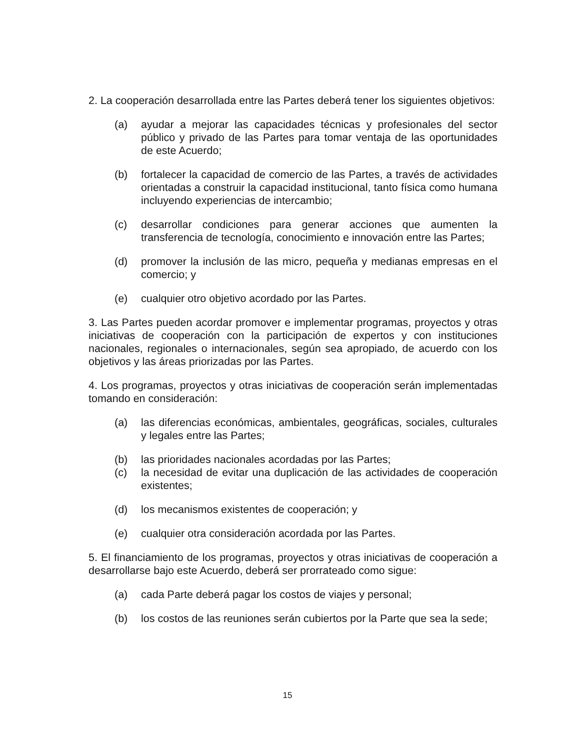2. La cooperación desarrollada entre las Partes deberá tener los siguientes objetivos:
(a) ayudar a mejorar las capacidades técnicas y profesionales del sector público y privado de las Partes para tomar ventaja de las oportunidades de este Acuerdo;
(b) fortalecer la capacidad de comercio de las Partes, a través de actividades orientadas a construir la capacidad institucional, tanto física como humana incluyendo experiencias de intercambio;
(c) desarrollar condiciones para generar acciones que aumenten la transferencia de tecnología, conocimiento e innovación entre las Partes;
(d) promover la inclusión de las micro, pequeña y medianas empresas en el comercio; y
(e) cualquier otro objetivo acordado por las Partes.
3. Las Partes pueden acordar promover e implementar programas, proyectos y otras iniciativas de cooperación con la participación de expertos y con instituciones nacionales, regionales o internacionales, según sea apropiado, de acuerdo con los objetivos y las áreas priorizadas por las Partes.
4. Los programas, proyectos y otras iniciativas de cooperación serán implementadas tomando en consideración:
(a) las diferencias económicas, ambientales, geográficas, sociales, culturales y legales entre las Partes;
(b) las prioridades nacionales acordadas por las Partes;
(c) la necesidad de evitar una duplicación de las actividades de cooperación existentes;
(d) los mecanismos existentes de cooperación; y
(e) cualquier otra consideración acordada por las Partes.
5. El financiamiento de los programas, proyectos y otras iniciativas de cooperación a desarrollarse bajo este Acuerdo, deberá ser prorrateado como sigue:
(a) cada Parte deberá pagar los costos de viajes y personal;
(b) los costos de las reuniones serán cubiertos por la Parte que sea la sede;
15